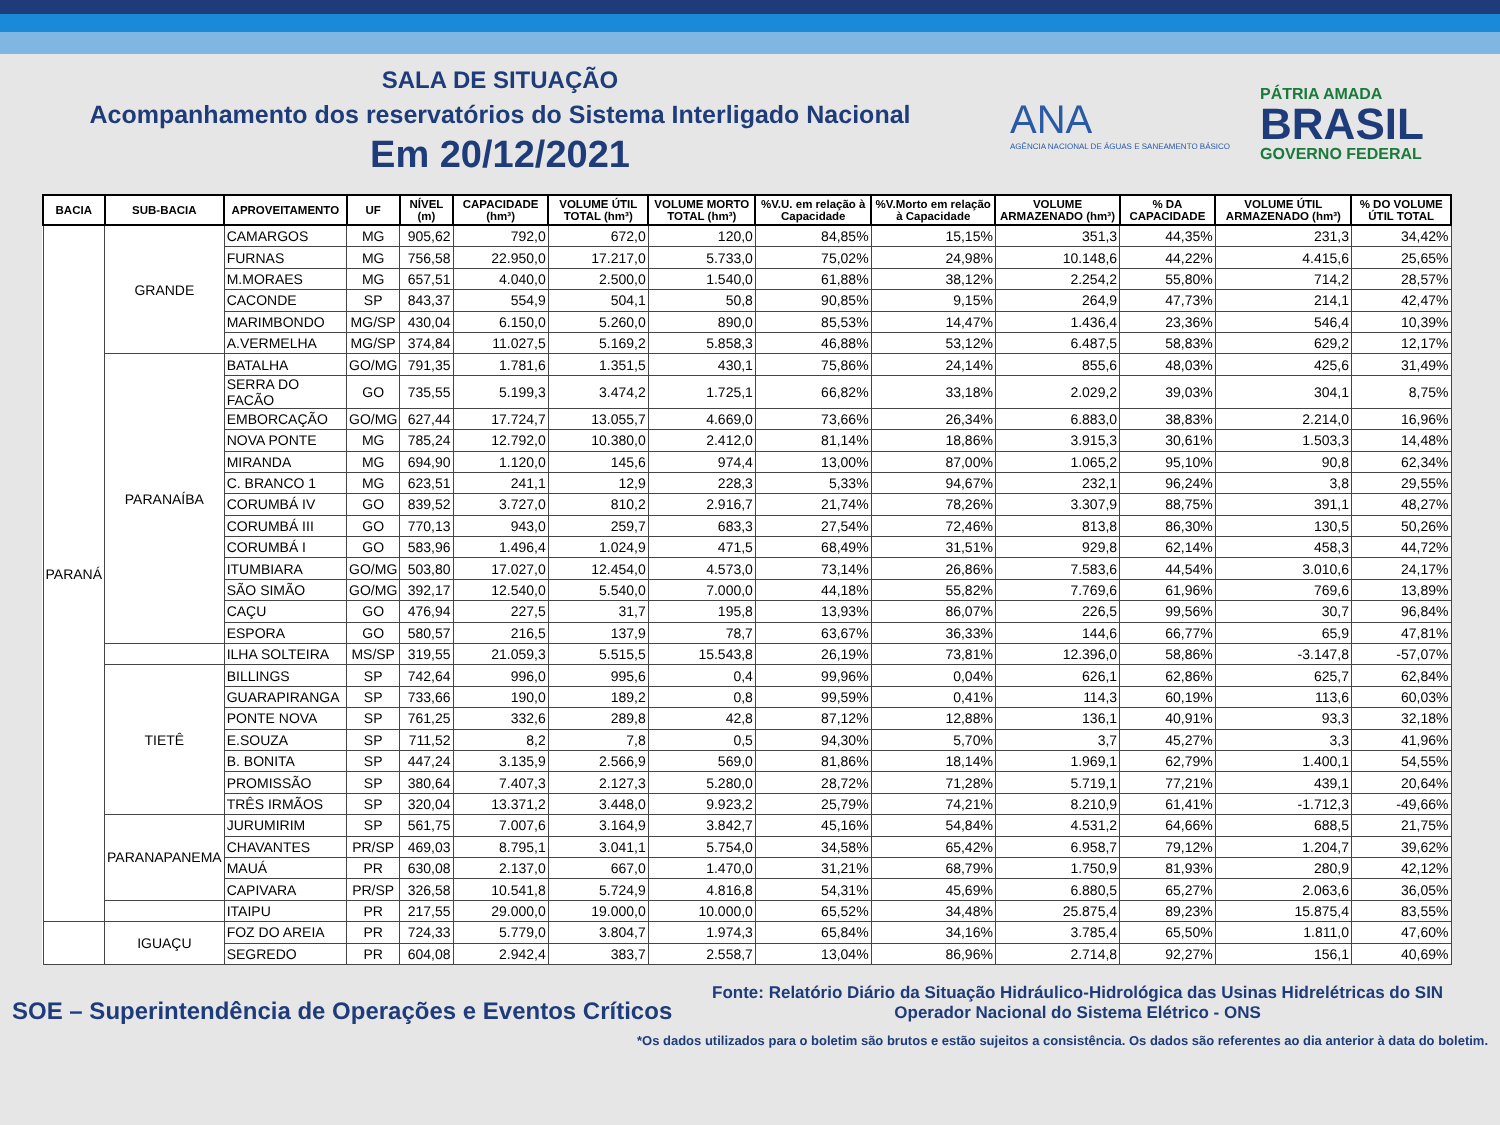SALA DE SITUAÇÃO
Acompanhamento dos reservatórios do Sistema Interligado Nacional
Em 20/12/2021
ANA
AGÊNCIA NACIONAL DE ÁGUAS E SANEAMENTO BÁSICO
PÁTRIA AMADA
BRASIL
GOVERNO FEDERAL
| BACIA | SUB-BACIA | APROVEITAMENTO | UF | NÍVEL (m) | CAPACIDADE (hm³) | VOLUME ÚTIL TOTAL (hm³) | VOLUME MORTO TOTAL (hm³) | %V.U. em relação à Capacidade | %V.Morto em relação à Capacidade | VOLUME ARMAZENADO (hm³) | % DA CAPACIDADE | VOLUME ÚTIL ARMAZENADO (hm³) | % DO VOLUME ÚTIL TOTAL |
| --- | --- | --- | --- | --- | --- | --- | --- | --- | --- | --- | --- | --- | --- |
| PARANÁ | GRANDE | CAMARGOS | MG | 905,62 | 792,0 | 672,0 | 120,0 | 84,85% | 15,15% | 351,3 | 44,35% | 231,3 | 34,42% |
| | | FURNAS | MG | 756,58 | 22.950,0 | 17.217,0 | 5.733,0 | 75,02% | 24,98% | 10.148,6 | 44,22% | 4.415,6 | 25,65% |
| | | M.MORAES | MG | 657,51 | 4.040,0 | 2.500,0 | 1.540,0 | 61,88% | 38,12% | 2.254,2 | 55,80% | 714,2 | 28,57% |
| | | CACONDE | SP | 843,37 | 554,9 | 504,1 | 50,8 | 90,85% | 9,15% | 264,9 | 47,73% | 214,1 | 42,47% |
| | | MARIMBONDO | MG/SP | 430,04 | 6.150,0 | 5.260,0 | 890,0 | 85,53% | 14,47% | 1.436,4 | 23,36% | 546,4 | 10,39% |
| | | A.VERMELHA | MG/SP | 374,84 | 11.027,5 | 5.169,2 | 5.858,3 | 46,88% | 53,12% | 6.487,5 | 58,83% | 629,2 | 12,17% |
| | PARANAÍBA | BATALHA | GO/MG | 791,35 | 1.781,6 | 1.351,5 | 430,1 | 75,86% | 24,14% | 855,6 | 48,03% | 425,6 | 31,49% |
| | | SERRA DO FACÃO | GO | 735,55 | 5.199,3 | 3.474,2 | 1.725,1 | 66,82% | 33,18% | 2.029,2 | 39,03% | 304,1 | 8,75% |
| | | EMBORCAÇÃO | GO/MG | 627,44 | 17.724,7 | 13.055,7 | 4.669,0 | 73,66% | 26,34% | 6.883,0 | 38,83% | 2.214,0 | 16,96% |
| | | NOVA PONTE | MG | 785,24 | 12.792,0 | 10.380,0 | 2.412,0 | 81,14% | 18,86% | 3.915,3 | 30,61% | 1.503,3 | 14,48% |
| | | MIRANDA | MG | 694,90 | 1.120,0 | 145,6 | 974,4 | 13,00% | 87,00% | 1.065,2 | 95,10% | 90,8 | 62,34% |
| | | C. BRANCO 1 | MG | 623,51 | 241,1 | 12,9 | 228,3 | 5,33% | 94,67% | 232,1 | 96,24% | 3,8 | 29,55% |
| | | CORUMBÁ IV | GO | 839,52 | 3.727,0 | 810,2 | 2.916,7 | 21,74% | 78,26% | 3.307,9 | 88,75% | 391,1 | 48,27% |
| | | CORUMBÁ III | GO | 770,13 | 943,0 | 259,7 | 683,3 | 27,54% | 72,46% | 813,8 | 86,30% | 130,5 | 50,26% |
| | | CORUMBÁ I | GO | 583,96 | 1.496,4 | 1.024,9 | 471,5 | 68,49% | 31,51% | 929,8 | 62,14% | 458,3 | 44,72% |
| | | ITUMBIARA | GO/MG | 503,80 | 17.027,0 | 12.454,0 | 4.573,0 | 73,14% | 26,86% | 7.583,6 | 44,54% | 3.010,6 | 24,17% |
| | | SÃO SIMÃO | GO/MG | 392,17 | 12.540,0 | 5.540,0 | 7.000,0 | 44,18% | 55,82% | 7.769,6 | 61,96% | 769,6 | 13,89% |
| | | CAÇU | GO | 476,94 | 227,5 | 31,7 | 195,8 | 13,93% | 86,07% | 226,5 | 99,56% | 30,7 | 96,84% |
| | | ESPORA | GO | 580,57 | 216,5 | 137,9 | 78,7 | 63,67% | 36,33% | 144,6 | 66,77% | 65,9 | 47,81% |
| | | ILHA SOLTEIRA | MS/SP | 319,55 | 21.059,3 | 5.515,5 | 15.543,8 | 26,19% | 73,81% | 12.396,0 | 58,86% | -3.147,8 | -57,07% |
| | TIETÊ | BILLINGS | SP | 742,64 | 996,0 | 995,6 | 0,4 | 99,96% | 0,04% | 626,1 | 62,86% | 625,7 | 62,84% |
| | | GUARAPIRANGA | SP | 733,66 | 190,0 | 189,2 | 0,8 | 99,59% | 0,41% | 114,3 | 60,19% | 113,6 | 60,03% |
| | | PONTE NOVA | SP | 761,25 | 332,6 | 289,8 | 42,8 | 87,12% | 12,88% | 136,1 | 40,91% | 93,3 | 32,18% |
| | | E.SOUZA | SP | 711,52 | 8,2 | 7,8 | 0,5 | 94,30% | 5,70% | 3,7 | 45,27% | 3,3 | 41,96% |
| | | B. BONITA | SP | 447,24 | 3.135,9 | 2.566,9 | 569,0 | 81,86% | 18,14% | 1.969,1 | 62,79% | 1.400,1 | 54,55% |
| | | PROMISSÃO | SP | 380,64 | 7.407,3 | 2.127,3 | 5.280,0 | 28,72% | 71,28% | 5.719,1 | 77,21% | 439,1 | 20,64% |
| | | TRÊS IRMÃOS | SP | 320,04 | 13.371,2 | 3.448,0 | 9.923,2 | 25,79% | 74,21% | 8.210,9 | 61,41% | -1.712,3 | -49,66% |
| | PARANAPANEMA | JURUMIRIM | SP | 561,75 | 7.007,6 | 3.164,9 | 3.842,7 | 45,16% | 54,84% | 4.531,2 | 64,66% | 688,5 | 21,75% |
| | | CHAVANTES | PR/SP | 469,03 | 8.795,1 | 3.041,1 | 5.754,0 | 34,58% | 65,42% | 6.958,7 | 79,12% | 1.204,7 | 39,62% |
| | | MAUÁ | PR | 630,08 | 2.137,0 | 667,0 | 1.470,0 | 31,21% | 68,79% | 1.750,9 | 81,93% | 280,9 | 42,12% |
| | | CAPIVARA | PR/SP | 326,58 | 10.541,8 | 5.724,9 | 4.816,8 | 54,31% | 45,69% | 6.880,5 | 65,27% | 2.063,6 | 36,05% |
| | | ITAIPU | PR | 217,55 | 29.000,0 | 19.000,0 | 10.000,0 | 65,52% | 34,48% | 25.875,4 | 89,23% | 15.875,4 | 83,55% |
| | IGUAÇU | FOZ DO AREIA | PR | 724,33 | 5.779,0 | 3.804,7 | 1.974,3 | 65,84% | 34,16% | 3.785,4 | 65,50% | 1.811,0 | 47,60% |
| | | SEGREDO | PR | 604,08 | 2.942,4 | 383,7 | 2.558,7 | 13,04% | 86,96% | 2.714,8 | 92,27% | 156,1 | 40,69% |
SOE – Superintendência de Operações e Eventos Críticos
Fonte: Relatório Diário da Situação Hidráulico-Hidrológica das Usinas Hidrelétricas do SIN
Operador Nacional do Sistema Elétrico - ONS
*Os dados utilizados para o boletim são brutos e estão sujeitos a consistência. Os dados são referentes ao dia anterior à data do boletim.